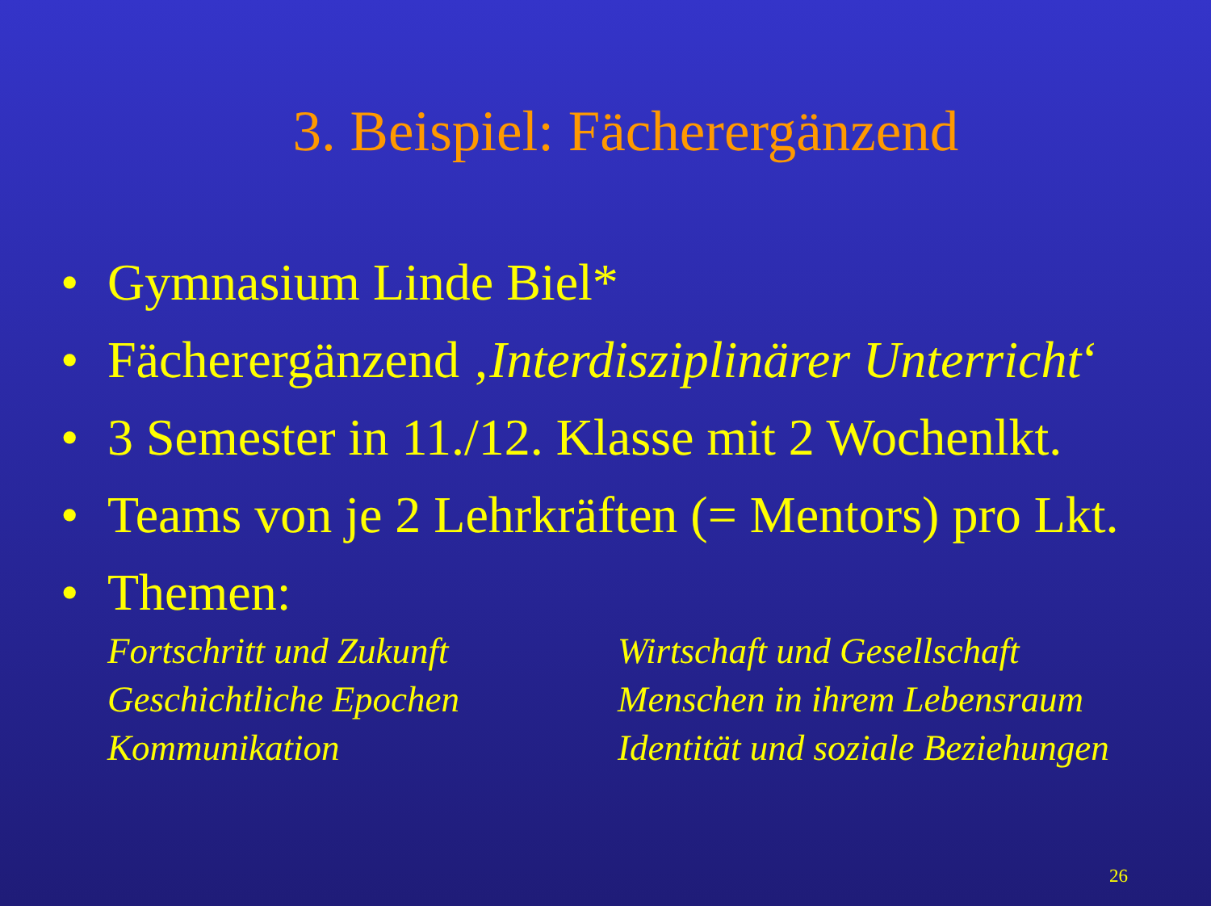3. Beispiel: Fächerergänzend
• Gymnasium Linde Biel*
• Fächerergänzend ‚Interdisziplinärer Unterricht‘
• 3 Semester in 11./12. Klasse mit 2 Wochenlkt.
• Teams von je 2 Lehrkräften (= Mentors) pro Lkt.
• Themen:
Fortschritt und Zukunft
Geschichtliche Epochen
Kommunikation
Wirtschaft und Gesellschaft
Menschen in ihrem Lebensraum
Identität und soziale Beziehungen
26